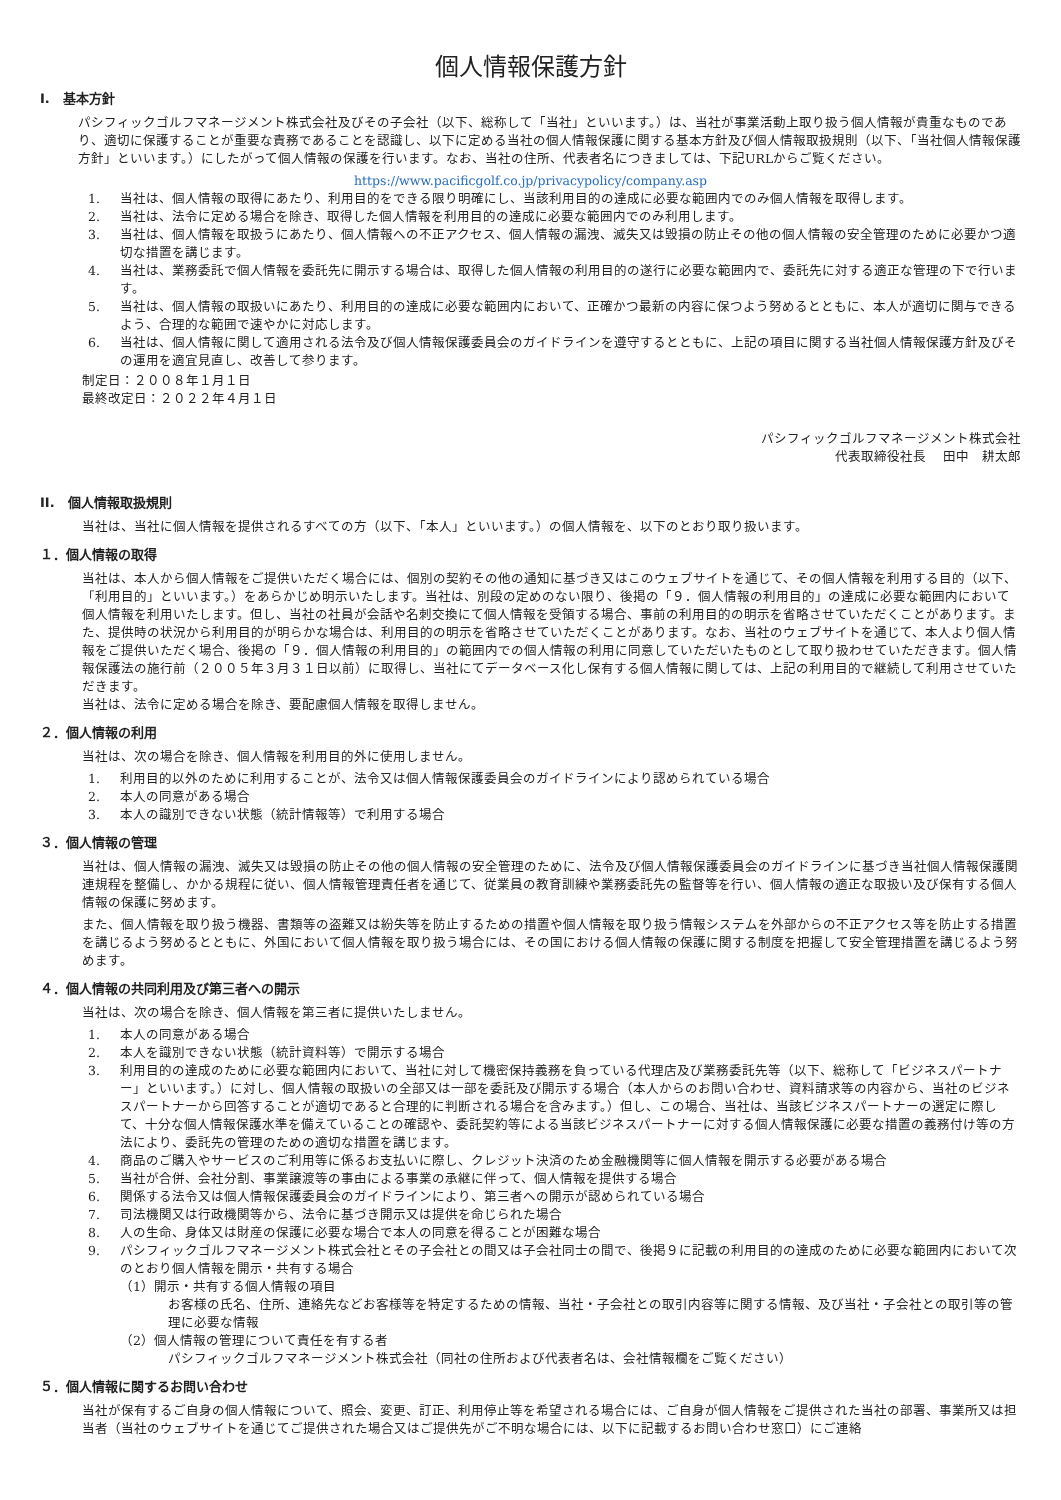個人情報保護方針
I.　基本方針
パシフィックゴルフマネージメント株式会社及びその子会社（以下、総称して「当社」といいます。）は、当社が事業活動上取り扱う個人情報が貴重なものであり、適切に保護することが重要な責務であることを認識し、以下に定める当社の個人情報保護に関する基本方針及び個人情報取扱規則（以下、「当社個人情報保護方針」といいます。）にしたがって個人情報の保護を行います。なお、当社の住所、代表者名につきましては、下記URLからご覧ください。
https://www.pacificgolf.co.jp/privacypolicy/company.asp
1. 当社は、個人情報の取得にあたり、利用目的をできる限り明確にし、当該利用目的の達成に必要な範囲内でのみ個人情報を取得します。
2. 当社は、法令に定める場合を除き、取得した個人情報を利用目的の達成に必要な範囲内でのみ利用します。
3. 当社は、個人情報を取扱うにあたり、個人情報への不正アクセス、個人情報の漏洩、滅失又は毀損の防止その他の個人情報の安全管理のために必要かつ適切な措置を講じます。
4. 当社は、業務委託で個人情報を委託先に開示する場合は、取得した個人情報の利用目的の遂行に必要な範囲内で、委託先に対する適正な管理の下で行います。
5. 当社は、個人情報の取扱いにあたり、利用目的の達成に必要な範囲内において、正確かつ最新の内容に保つよう努めるとともに、本人が適切に関与できるよう、合理的な範囲で速やかに対応します。
6. 当社は、個人情報に関して適用される法令及び個人情報保護委員会のガイドラインを遵守するとともに、上記の項目に関する当社個人情報保護方針及びその運用を適宜見直し、改善して参ります。
制定日：２００８年１月１日
最終改定日：２０２２年４月１日
パシフィックゴルフマネージメント株式会社
代表取締役社長　 田中　耕太郎
II.　個人情報取扱規則
当社は、当社に個人情報を提供されるすべての方（以下、「本人」といいます。）の個人情報を、以下のとおり取り扱います。
１．個人情報の取得
当社は、本人から個人情報をご提供いただく場合には、個別の契約その他の通知に基づき又はこのウェブサイトを通じて、その個人情報を利用する目的（以下、「利用目的」といいます。）をあらかじめ明示いたします。当社は、別段の定めのない限り、後掲の「９．個人情報の利用目的」の達成に必要な範囲内において個人情報を利用いたします。但し、当社の社員が会話や名刺交換にて個人情報を受領する場合、事前の利用目的の明示を省略させていただくことがあります。また、提供時の状況から利用目的が明らかな場合は、利用目的の明示を省略させていただくことがあります。なお、当社のウェブサイトを通じて、本人より個人情報をご提供いただく場合、後掲の「９．個人情報の利用目的」の範囲内での個人情報の利用に同意していただいたものとして取り扱わせていただきます。個人情報保護法の施行前（２００５年３月３１日以前）に取得し、当社にてデータベース化し保有する個人情報に関しては、上記の利用目的で継続して利用させていただきます。
当社は、法令に定める場合を除き、要配慮個人情報を取得しません。
２．個人情報の利用
当社は、次の場合を除き、個人情報を利用目的外に使用しません。
1. 利用目的以外のために利用することが、法令又は個人情報保護委員会のガイドラインにより認められている場合
2. 本人の同意がある場合
3. 本人の識別できない状態（統計情報等）で利用する場合
３．個人情報の管理
当社は、個人情報の漏洩、滅失又は毀損の防止その他の個人情報の安全管理のために、法令及び個人情報保護委員会のガイドラインに基づき当社個人情報保護関連規程を整備し、かかる規程に従い、個人情報管理責任者を通じて、従業員の教育訓練や業務委託先の監督等を行い、個人情報の適正な取扱い及び保有する個人情報の保護に努めます。
また、個人情報を取り扱う機器、書類等の盗難又は紛失等を防止するための措置や個人情報を取り扱う情報システムを外部からの不正アクセス等を防止する措置を講じるよう努めるとともに、外国において個人情報を取り扱う場合には、その国における個人情報の保護に関する制度を把握して安全管理措置を講じるよう努めます。
４．個人情報の共同利用及び第三者への開示
当社は、次の場合を除き、個人情報を第三者に提供いたしません。
1. 本人の同意がある場合
2. 本人を識別できない状態（統計資料等）で開示する場合
3. 利用目的の達成のために必要な範囲内において、当社に対して機密保持義務を負っている代理店及び業務委託先等（以下、総称して「ビジネスパートナー」といいます。）に対し、個人情報の取扱いの全部又は一部を委託及び開示する場合（本人からのお問い合わせ、資料請求等の内容から、当社のビジネスパートナーから回答することが適切であると合理的に判断される場合を含みます。）但し、この場合、当社は、当該ビジネスパートナーの選定に際して、十分な個人情報保護水準を備えていることの確認や、委託契約等による当該ビジネスパートナーに対する個人情報保護に必要な措置の義務付け等の方法により、委託先の管理のための適切な措置を講じます。
4. 商品のご購入やサービスのご利用等に係るお支払いに際し、クレジット決済のため金融機関等に個人情報を開示する必要がある場合
5. 当社が合併、会社分割、事業譲渡等の事由による事業の承継に伴って、個人情報を提供する場合
6. 関係する法令又は個人情報保護委員会のガイドラインにより、第三者への開示が認められている場合
7. 司法機関又は行政機関等から、法令に基づき開示又は提供を命じられた場合
8. 人の生命、身体又は財産の保護に必要な場合で本人の同意を得ることが困難な場合
9. パシフィックゴルフマネージメント株式会社とその子会社との間又は子会社同士の間で、後掲９に記載の利用目的の達成のために必要な範囲内において次のとおり個人情報を開示・共有する場合
（1）開示・共有する個人情報の項目
お客様の氏名、住所、連絡先などお客様等を特定するための情報、当社・子会社との取引内容等に関する情報、及び当社・子会社との取引等の管理に必要な情報
（2）個人情報の管理について責任を有する者
パシフィックゴルフマネージメント株式会社（同社の住所および代表者名は、会社情報欄をご覧ください）
５．個人情報に関するお問い合わせ
当社が保有するご自身の個人情報について、照会、変更、訂正、利用停止等を希望される場合には、ご自身が個人情報をご提供された当社の部署、事業所又は担当者（当社のウェブサイトを通じてご提供された場合又はご提供先がご不明な場合には、以下に記載するお問い合わせ窓口）にご連絡